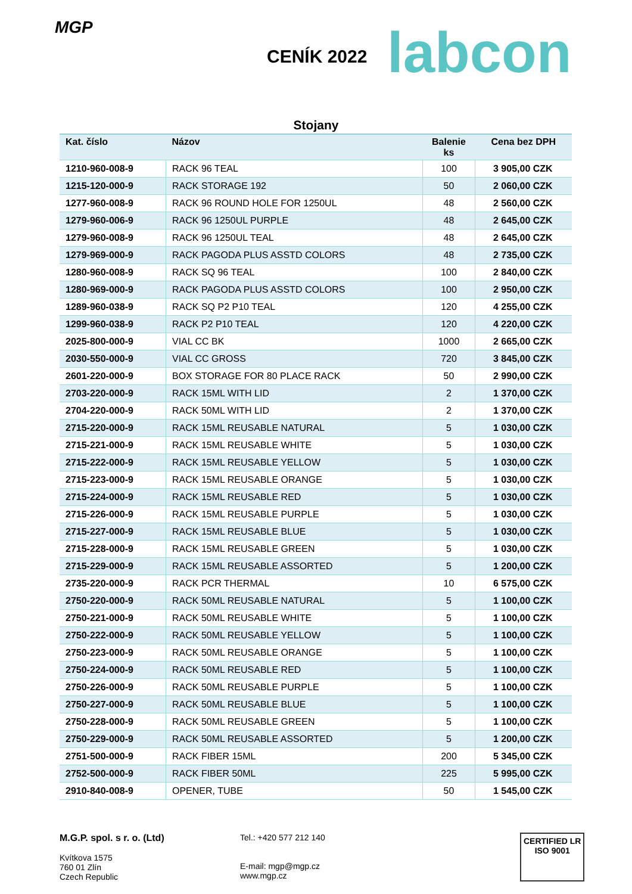MGP
CENÍK 2022
labcon
Stojany
| Kat. číslo | Názov | Balenie ks | Cena bez DPH |
| --- | --- | --- | --- |
| 1210-960-008-9 | RACK 96 TEAL | 100 | 3 905,00 CZK |
| 1215-120-000-9 | RACK STORAGE 192 | 50 | 2 060,00 CZK |
| 1277-960-008-9 | RACK 96 ROUND HOLE FOR 1250UL | 48 | 2 560,00 CZK |
| 1279-960-006-9 | RACK 96 1250UL PURPLE | 48 | 2 645,00 CZK |
| 1279-960-008-9 | RACK 96 1250UL TEAL | 48 | 2 645,00 CZK |
| 1279-969-000-9 | RACK PAGODA PLUS ASSTD COLORS | 48 | 2 735,00 CZK |
| 1280-960-008-9 | RACK SQ 96 TEAL | 100 | 2 840,00 CZK |
| 1280-969-000-9 | RACK PAGODA PLUS ASSTD COLORS | 100 | 2 950,00 CZK |
| 1289-960-038-9 | RACK SQ P2 P10 TEAL | 120 | 4 255,00 CZK |
| 1299-960-038-9 | RACK P2 P10 TEAL | 120 | 4 220,00 CZK |
| 2025-800-000-9 | VIAL CC BK | 1000 | 2 665,00 CZK |
| 2030-550-000-9 | VIAL CC GROSS | 720 | 3 845,00 CZK |
| 2601-220-000-9 | BOX STORAGE FOR 80 PLACE RACK | 50 | 2 990,00 CZK |
| 2703-220-000-9 | RACK 15ML WITH LID | 2 | 1 370,00 CZK |
| 2704-220-000-9 | RACK 50ML WITH LID | 2 | 1 370,00 CZK |
| 2715-220-000-9 | RACK 15ML REUSABLE NATURAL | 5 | 1 030,00 CZK |
| 2715-221-000-9 | RACK 15ML REUSABLE WHITE | 5 | 1 030,00 CZK |
| 2715-222-000-9 | RACK 15ML REUSABLE YELLOW | 5 | 1 030,00 CZK |
| 2715-223-000-9 | RACK 15ML REUSABLE ORANGE | 5 | 1 030,00 CZK |
| 2715-224-000-9 | RACK 15ML REUSABLE RED | 5 | 1 030,00 CZK |
| 2715-226-000-9 | RACK 15ML REUSABLE PURPLE | 5 | 1 030,00 CZK |
| 2715-227-000-9 | RACK 15ML REUSABLE BLUE | 5 | 1 030,00 CZK |
| 2715-228-000-9 | RACK 15ML REUSABLE GREEN | 5 | 1 030,00 CZK |
| 2715-229-000-9 | RACK 15ML REUSABLE ASSORTED | 5 | 1 200,00 CZK |
| 2735-220-000-9 | RACK PCR THERMAL | 10 | 6 575,00 CZK |
| 2750-220-000-9 | RACK 50ML REUSABLE NATURAL | 5 | 1 100,00 CZK |
| 2750-221-000-9 | RACK 50ML REUSABLE WHITE | 5 | 1 100,00 CZK |
| 2750-222-000-9 | RACK 50ML REUSABLE YELLOW | 5 | 1 100,00 CZK |
| 2750-223-000-9 | RACK 50ML REUSABLE ORANGE | 5 | 1 100,00 CZK |
| 2750-224-000-9 | RACK 50ML REUSABLE RED | 5 | 1 100,00 CZK |
| 2750-226-000-9 | RACK 50ML REUSABLE PURPLE | 5 | 1 100,00 CZK |
| 2750-227-000-9 | RACK 50ML REUSABLE BLUE | 5 | 1 100,00 CZK |
| 2750-228-000-9 | RACK 50ML REUSABLE GREEN | 5 | 1 100,00 CZK |
| 2750-229-000-9 | RACK 50ML REUSABLE ASSORTED | 5 | 1 200,00 CZK |
| 2751-500-000-9 | RACK FIBER 15ML | 200 | 5 345,00 CZK |
| 2752-500-000-9 | RACK FIBER 50ML | 225 | 5 995,00 CZK |
| 2910-840-008-9 | OPENER, TUBE | 50 | 1 545,00 CZK |
M.G.P. spol. s r. o. (Ltd)
Kvítkova 1575
760 01 Zlín
Czech Republic
Tel.: +420 577 212 140
E-mail: mgp@mgp.cz
www.mgp.cz
CERTIFIED LR
ISO 9001